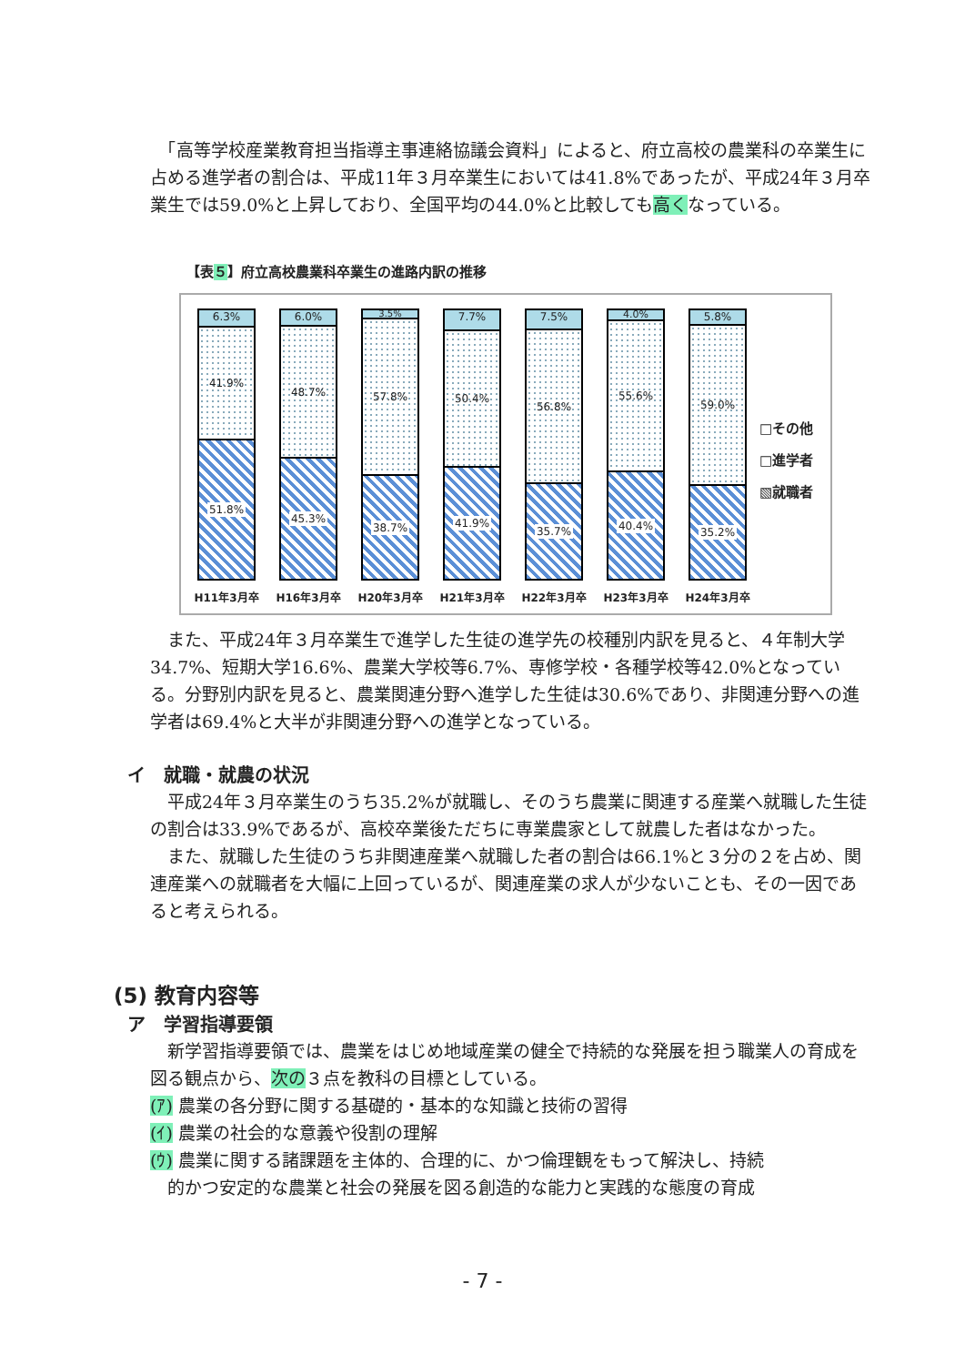「高等学校産業教育担当指導主事連絡協議会資料」によると、府立高校の農業科の卒業生に占める進学者の割合は、平成11年３月卒業生においては41.8%であったが、平成24年３月卒業生では59.0%と上昇しており、全国平均の44.0%と比較しても高くなっている。
【表５】府立高校農業科卒業生の進路内訳の推移
6.3%
41.9%
51.8%
6.0%
48.7%
45.3%
3.5%
57.8%
38.7%
7.7%
50.4%
41.9%
7.5%
56.8%
35.7%
4.0%
55.6%
40.4%
5.8%
59.0%
35.2%
H11年3月卒 H16年3月卒 H20年3月卒 H21年3月卒 H22年3月卒 H23年3月卒 H24年3月卒
□その他
□進学者
▧就職者
　また、平成24年３月卒業生で進学した生徒の進学先の校種別内訳を見ると、４年制大学34.7%、短期大学16.6%、農業大学校等6.7%、専修学校・各種学校等42.0%となっている。分野別内訳を見ると、農業関連分野へ進学した生徒は30.6%であり、非関連分野への進学者は69.4%と大半が非関連分野への進学となっている。
イ　就職・就農の状況
　平成24年３月卒業生のうち35.2%が就職し、そのうち農業に関連する産業へ就職した生徒の割合は33.9%であるが、高校卒業後ただちに専業農家として就農した者はなかった。
　また、就職した生徒のうち非関連産業へ就職した者の割合は66.1%と３分の２を占め、関連産業への就職者を大幅に上回っているが、関連産業の求人が少ないことも、その一因であると考えられる。
(5) 教育内容等
ア　学習指導要領
　新学習指導要領では、農業をはじめ地域産業の健全で持続的な発展を担う職業人の育成を図る観点から、次の３点を教科の目標としている。
(ｱ) 農業の各分野に関する基礎的・基本的な知識と技術の習得
(ｲ) 農業の社会的な意義や役割の理解
(ｳ) 農業に関する諸課題を主体的、合理的に、かつ倫理観をもって解決し、持続
　的かつ安定的な農業と社会の発展を図る創造的な能力と実践的な態度の育成
- 7 -